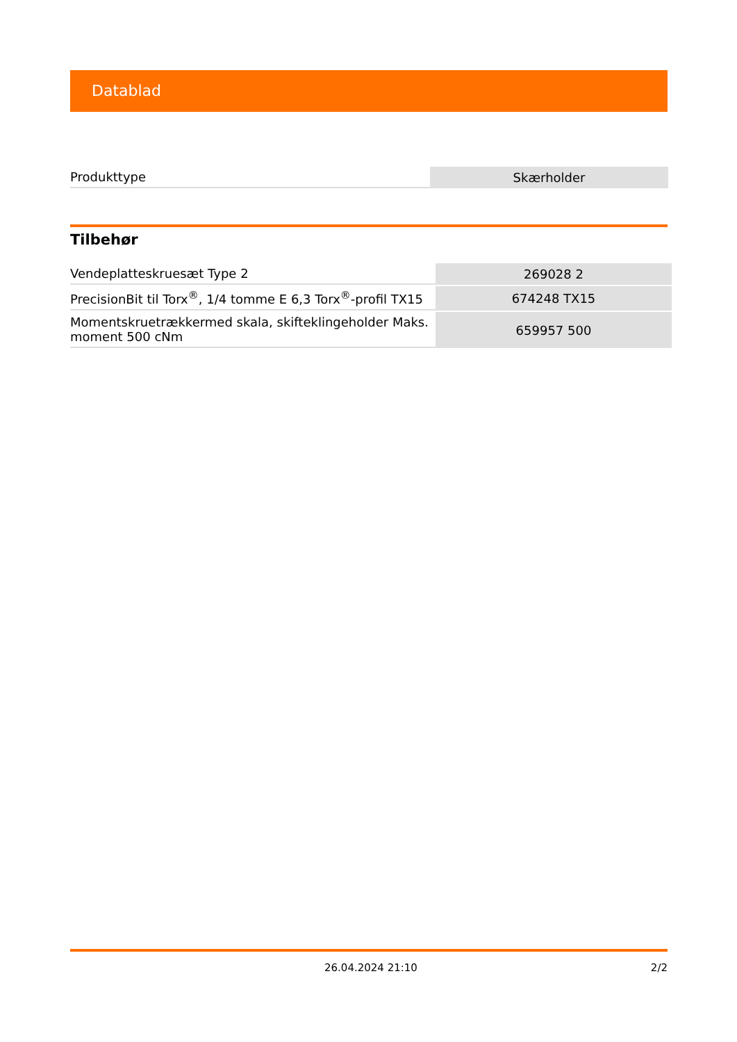Datablad
| Produkttype | Skærholder |
Tilbehør
| Vendeplatteskruesæt Type 2 | 269028 2 |
| PrecisionBit til Torx<sup>®</sup>, 1/4 tomme E 6,3 Torx<sup>®</sup>-profil TX15 | 674248 TX15 |
| Momentskruetrækkermed skala, skifteklingeholder Maks. moment 500 cNm | 659957 500 |
26.04.2024 21:10 2/2